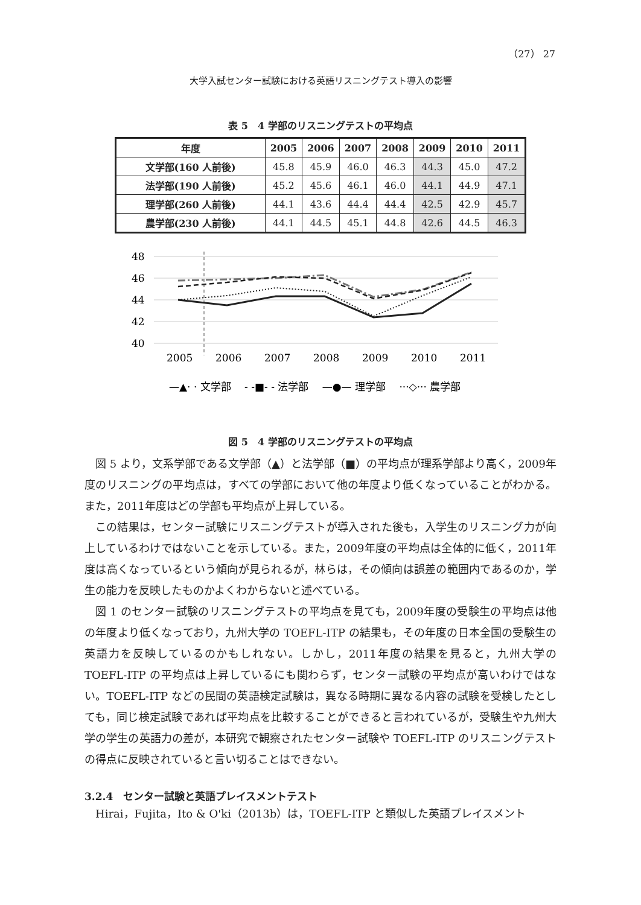（27） 27
大学入試センター試験における英語リスニングテスト導入の影響
表 5　4 学部のリスニングテストの平均点
| 年度 | 2005 | 2006 | 2007 | 2008 | 2009 | 2010 | 2011 |
| --- | --- | --- | --- | --- | --- | --- | --- |
| 文学部(160 人前後) | 45.8 | 45.9 | 46.0 | 46.3 | 44.3 | 45.0 | 47.2 |
| 法学部(190 人前後) | 45.2 | 45.6 | 46.1 | 46.0 | 44.1 | 44.9 | 47.1 |
| 理学部(260 人前後) | 44.1 | 43.6 | 44.4 | 44.4 | 42.5 | 42.9 | 45.7 |
| 農学部(230 人前後) | 44.1 | 44.5 | 45.1 | 44.8 | 42.6 | 44.5 | 46.3 |
48
46
44
42
40
2005
2006
2007
2008
2009
2010
2011
—▲· · 文学部　 - -■- - 法学部　 —●— 理学部　 ···◇··· 農学部
図 5　4 学部のリスニングテストの平均点
図 5 より，文系学部である文学部（▲）と法学部（■）の平均点が理系学部より高く，2009年度のリスニングの平均点は，すべての学部において他の年度より低くなっていることがわかる。また，2011年度はどの学部も平均点が上昇している。
この結果は，センター試験にリスニングテストが導入された後も，入学生のリスニング力が向上しているわけではないことを示している。また，2009年度の平均点は全体的に低く，2011年度は高くなっているという傾向が見られるが，林らは，その傾向は誤差の範囲内であるのか，学生の能力を反映したものかよくわからないと述べている。
図 1 のセンター試験のリスニングテストの平均点を見ても，2009年度の受験生の平均点は他の年度より低くなっており，九州大学の TOEFL-ITP の結果も，その年度の日本全国の受験生の英語力を反映しているのかもしれない。しかし，2011年度の結果を見ると，九州大学の TOEFL-ITP の平均点は上昇しているにも関わらず，センター試験の平均点が高いわけではない。TOEFL-ITP などの民間の英語検定試験は，異なる時期に異なる内容の試験を受検したとしても，同じ検定試験であれば平均点を比較することができると言われているが，受験生や九州大学の学生の英語力の差が，本研究で観察されたセンター試験や TOEFL-ITP のリスニングテストの得点に反映されていると言い切ることはできない。
3.2.4　センター試験と英語プレイスメントテスト
Hirai，Fujita，Ito & O'ki（2013b）は，TOEFL-ITP と類似した英語プレイスメント